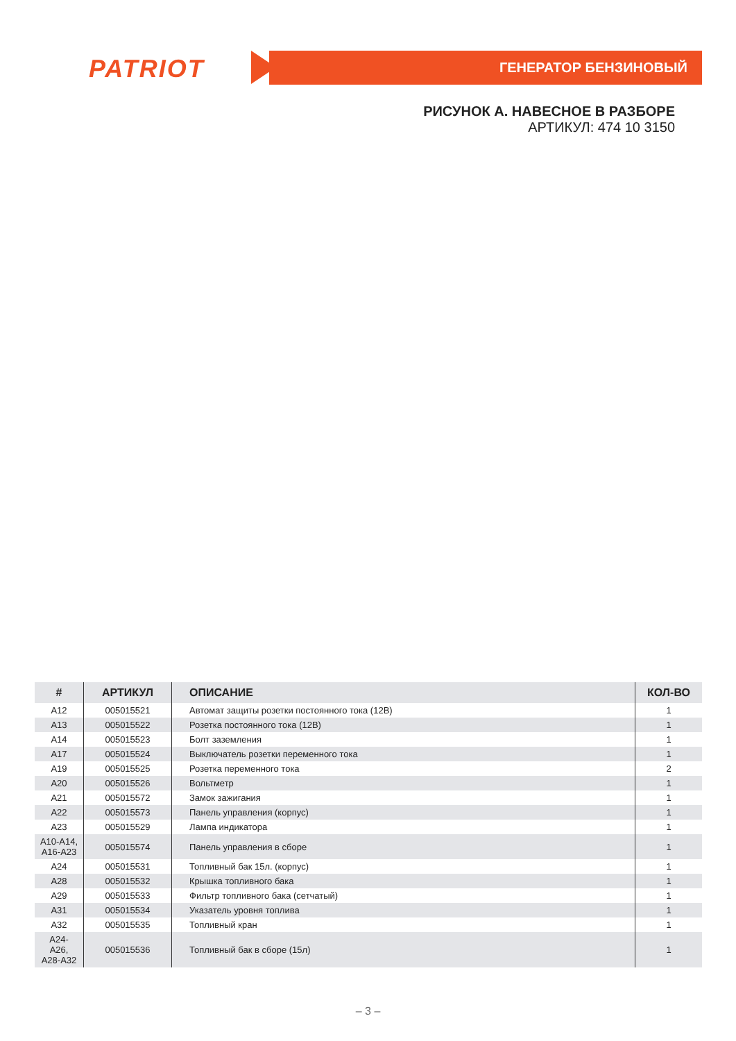PATRIOT ГЕНЕРАТОР БЕНЗИНОВЫЙ
РИСУНОК А. НАВЕСНОЕ В РАЗБОРЕ
АРТИКУЛ: 474 10 3150
| # | АРТИКУЛ | ОПИСАНИЕ | КОЛ-ВО |
| --- | --- | --- | --- |
| A12 | 005015521 | Автомат защиты розетки постоянного тока (12В) | 1 |
| A13 | 005015522 | Розетка постоянного тока (12В) | 1 |
| A14 | 005015523 | Болт заземления | 1 |
| A17 | 005015524 | Выключатель розетки переменного тока | 1 |
| A19 | 005015525 | Розетка переменного тока | 2 |
| A20 | 005015526 | Вольтметр | 1 |
| A21 | 005015572 | Замок зажигания | 1 |
| A22 | 005015573 | Панель управления (корпус) | 1 |
| A23 | 005015529 | Лампа индикатора | 1 |
| A10-A14, A16-A23 | 005015574 | Панель управления в сборе | 1 |
| A24 | 005015531 | Топливный бак 15л. (корпус) | 1 |
| A28 | 005015532 | Крышка топливного бака | 1 |
| A29 | 005015533 | Фильтр топливного бака (сетчатый) | 1 |
| A31 | 005015534 | Указатель уровня топлива | 1 |
| A32 | 005015535 | Топливный кран | 1 |
| A24- A26, A28-A32 | 005015536 | Топливный бак в сборе (15л) | 1 |
– 3 –